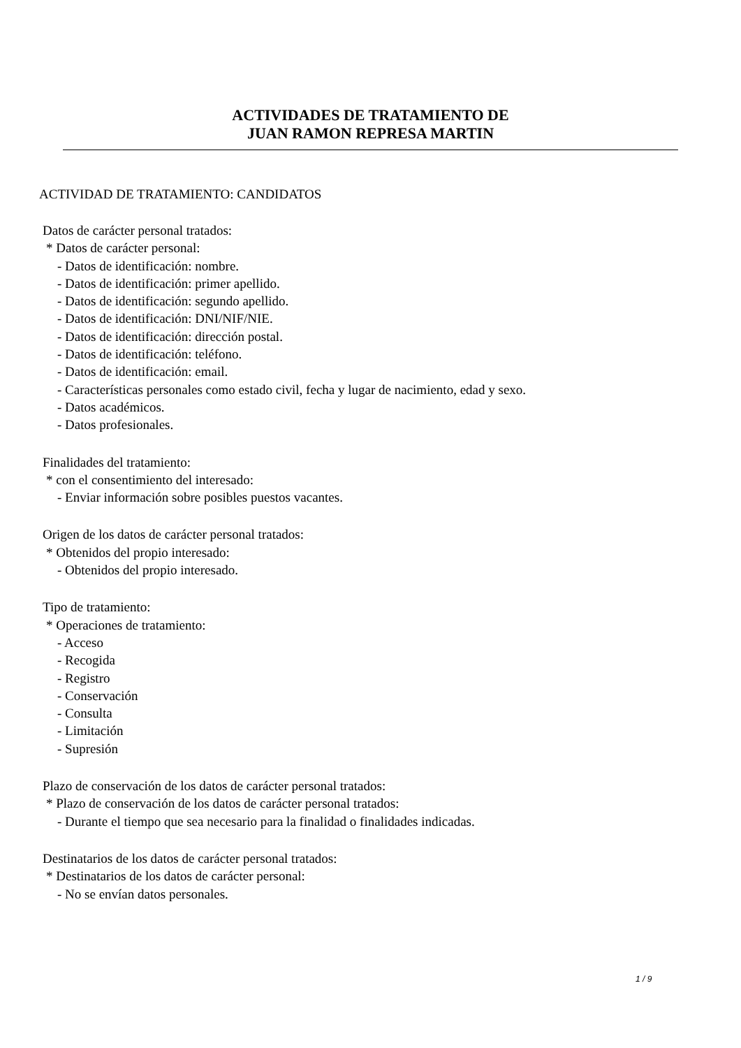ACTIVIDADES DE TRATAMIENTO DE
JUAN RAMON REPRESA MARTIN
ACTIVIDAD DE TRATAMIENTO: CANDIDATOS
Datos de carácter personal tratados:
* Datos de carácter personal:
- Datos de identificación: nombre.
- Datos de identificación: primer apellido.
- Datos de identificación: segundo apellido.
- Datos de identificación: DNI/NIF/NIE.
- Datos de identificación: dirección postal.
- Datos de identificación: teléfono.
- Datos de identificación: email.
- Características personales como estado civil, fecha y lugar de nacimiento, edad y sexo.
- Datos académicos.
- Datos profesionales.
Finalidades del tratamiento:
* con el consentimiento del interesado:
- Enviar información sobre posibles puestos vacantes.
Origen de los datos de carácter personal tratados:
* Obtenidos del propio interesado:
- Obtenidos del propio interesado.
Tipo de tratamiento:
* Operaciones de tratamiento:
- Acceso
- Recogida
- Registro
- Conservación
- Consulta
- Limitación
- Supresión
Plazo de conservación de los datos de carácter personal tratados:
* Plazo de conservación de los datos de carácter personal tratados:
- Durante el tiempo que sea necesario para la finalidad o finalidades indicadas.
Destinatarios de los datos de carácter personal tratados:
* Destinatarios de los datos de carácter personal:
- No se envían datos personales.
1 / 9